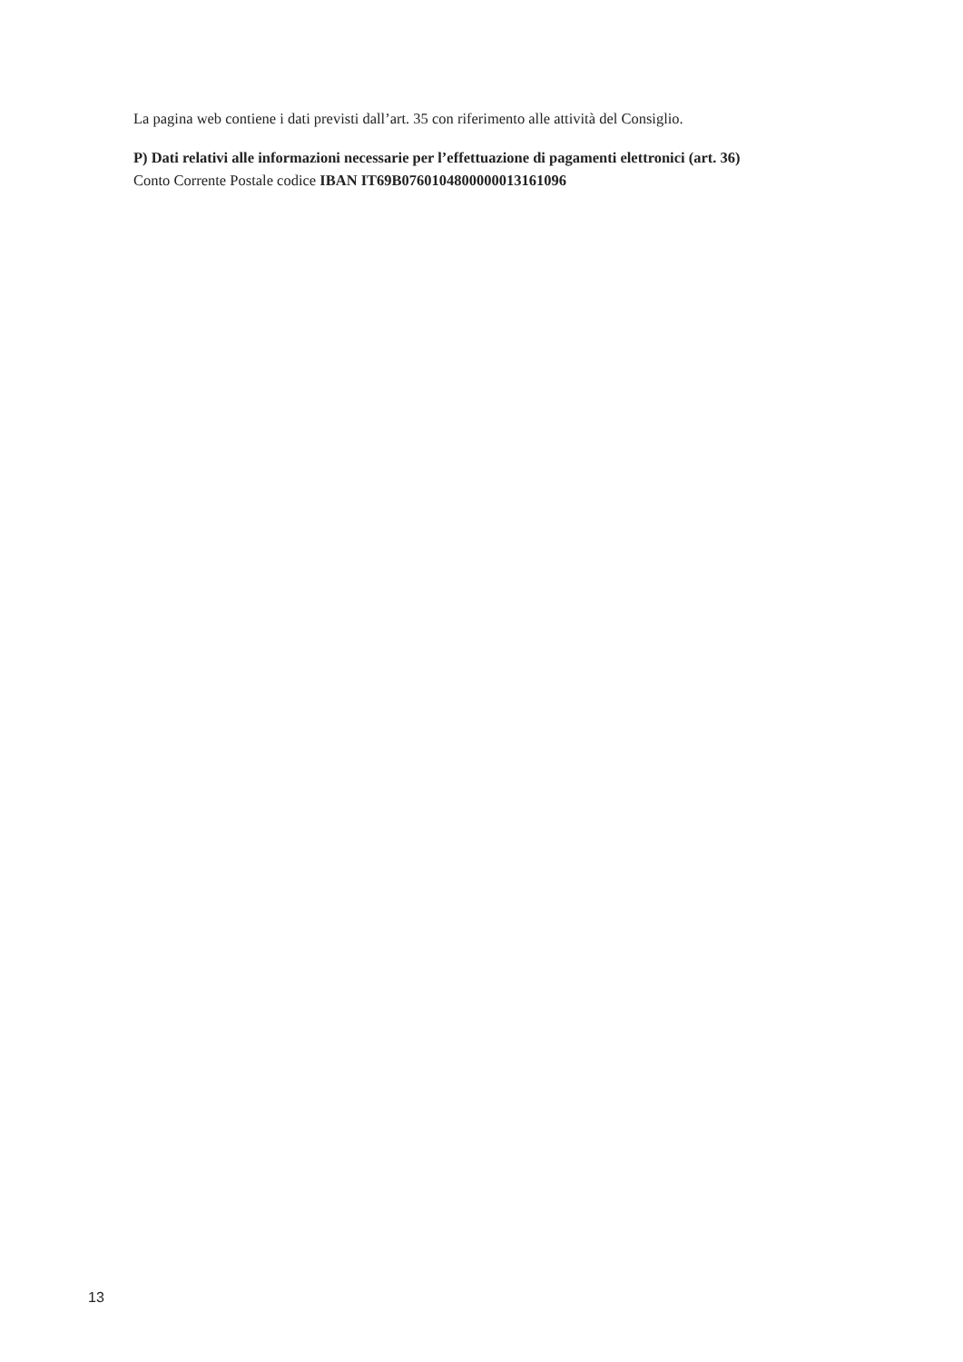La pagina web contiene i dati previsti dall’art. 35 con riferimento alle attività del Consiglio.
P) Dati relativi alle informazioni necessarie per l’effettuazione di pagamenti elettronici (art. 36)
Conto Corrente Postale codice IBAN IT69B0760104800000013161096
13